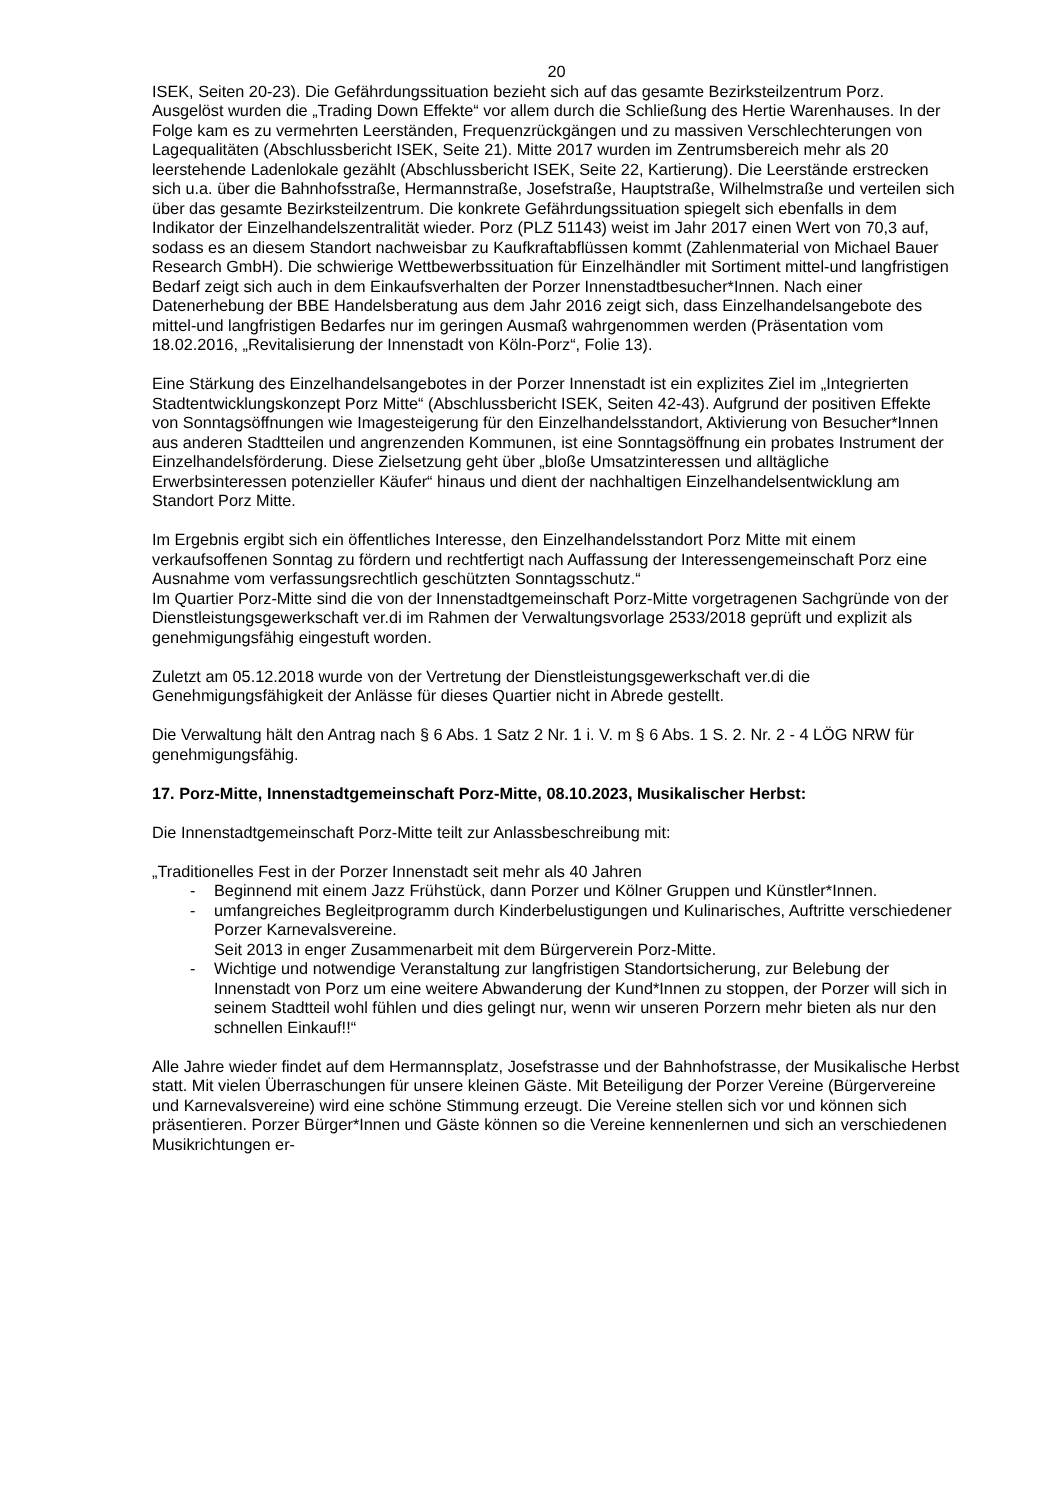20
ISEK, Seiten 20-23). Die Gefährdungssituation bezieht sich auf das gesamte Bezirksteilzentrum Porz.
Ausgelöst wurden die „Trading Down Effekte“ vor allem durch die Schließung des Hertie Warenhauses. In der Folge kam es zu vermehrten Leerständen, Frequenzrückgängen und zu massiven Verschlechterungen von Lagequalitäten (Abschlussbericht ISEK, Seite 21). Mitte 2017 wurden im Zentrumsbereich mehr als 20 leerstehende Ladenlokale gezählt (Abschlussbericht ISEK, Seite 22, Kartierung). Die Leerstände erstrecken sich u.a. über die Bahnhofsstraße, Hermannstraße, Josefstraße, Hauptstraße, Wilhelmstraße und verteilen sich über das gesamte Bezirksteilzentrum. Die konkrete Gefährdungssituation spiegelt sich ebenfalls in dem Indikator der Einzelhandelszentralität wieder. Porz (PLZ 51143) weist im Jahr 2017 einen Wert von 70,3 auf, sodass es an diesem Standort nachweisbar zu Kaufkraftabflüssen kommt (Zahlenmaterial von Michael Bauer Research GmbH). Die schwierige Wettbewerbssituation für Einzelhändler mit Sortiment mittel-und langfristigen Bedarf zeigt sich auch in dem Einkaufsverhalten der Porzer Innenstadtbesucher*Innen. Nach einer Datenerhebung der BBE Handelsberatung aus dem Jahr 2016 zeigt sich, dass Einzelhandelsangebote des mittel-und langfristigen Bedarfes nur im geringen Ausmaß wahrgenommen werden (Präsentation vom 18.02.2016, „Revitalisierung der Innenstadt von Köln-Porz“, Folie 13).
Eine Stärkung des Einzelhandelsangebotes in der Porzer Innenstadt ist ein explizites Ziel im „Integrierten Stadtentwicklungskonzept Porz Mitte“ (Abschlussbericht ISEK, Seiten 42-43). Aufgrund der positiven Effekte von Sonntagsöffnungen wie Imagesteigerung für den Einzelhandelsstandort, Aktivierung von Besucher*Innen aus anderen Stadtteilen und angrenzenden Kommunen, ist eine Sonntagsöffnung ein probates Instrument der Einzelhandelsförderung. Diese Zielsetzung geht über „bloße Umsatzinteressen und alltägliche Erwerbsinteressen potenzieller Käufer“ hinaus und dient der nachhaltigen Einzelhandelsentwicklung am Standort Porz Mitte.
Im Ergebnis ergibt sich ein öffentliches Interesse, den Einzelhandelsstandort Porz Mitte mit einem verkaufsoffenen Sonntag zu fördern und rechtfertigt nach Auffassung der Interessengemeinschaft Porz eine Ausnahme vom verfassungsrechtlich geschützten Sonntagsschutz.“
Im Quartier Porz-Mitte sind die von der Innenstadtgemeinschaft Porz-Mitte vorgetragenen Sachgründe von der Dienstleistungsgewerkschaft ver.di im Rahmen der Verwaltungsvorlage 2533/2018 geprüft und explizit als genehmigungsfähig eingestuft worden.
Zuletzt am 05.12.2018 wurde von der Vertretung der Dienstleistungsgewerkschaft ver.di die Genehmigungsfähigkeit der Anlässe für dieses Quartier nicht in Abrede gestellt.
Die Verwaltung hält den Antrag nach § 6 Abs. 1 Satz 2 Nr. 1 i. V. m § 6 Abs. 1 S. 2. Nr. 2 - 4 LÖG NRW für genehmigungsfähig.
17. Porz-Mitte, Innenstadtgemeinschaft Porz-Mitte, 08.10.2023, Musikalischer Herbst:
Die Innenstadtgemeinschaft Porz-Mitte teilt zur Anlassbeschreibung mit:
„Traditionelles Fest in der Porzer Innenstadt seit mehr als 40 Jahren
- Beginnend mit einem Jazz Frühstück, dann Porzer und Kölner Gruppen und Künstler*Innen.
- umfangreiches Begleitprogramm durch Kinderbelustigungen und Kulinarisches, Auftritte verschiedener Porzer Karnevalsvereine.
Seit 2013 in enger Zusammenarbeit mit dem Bürgerverein Porz-Mitte.
- Wichtige und notwendige Veranstaltung zur langfristigen Standortsicherung, zur Belebung der Innenstadt von Porz um eine weitere Abwanderung der Kund*Innen zu stoppen, der Porzer will sich in seinem Stadtteil wohl fühlen und dies gelingt nur, wenn wir unseren Porzern mehr bieten als nur den schnellen Einkauf!!“
Alle Jahre wieder findet auf dem Hermannsplatz, Josefstrasse und der Bahnhofstrasse, der Musikalische Herbst statt. Mit vielen Überraschungen für unsere kleinen Gäste. Mit Beteiligung der Porzer Vereine (Bürgervereine und Karnevalsvereine) wird eine schöne Stimmung erzeugt. Die Vereine stellen sich vor und können sich präsentieren. Porzer Bürger*Innen und Gäste können so die Vereine kennenlernen und sich an verschiedenen Musikrichtungen er-